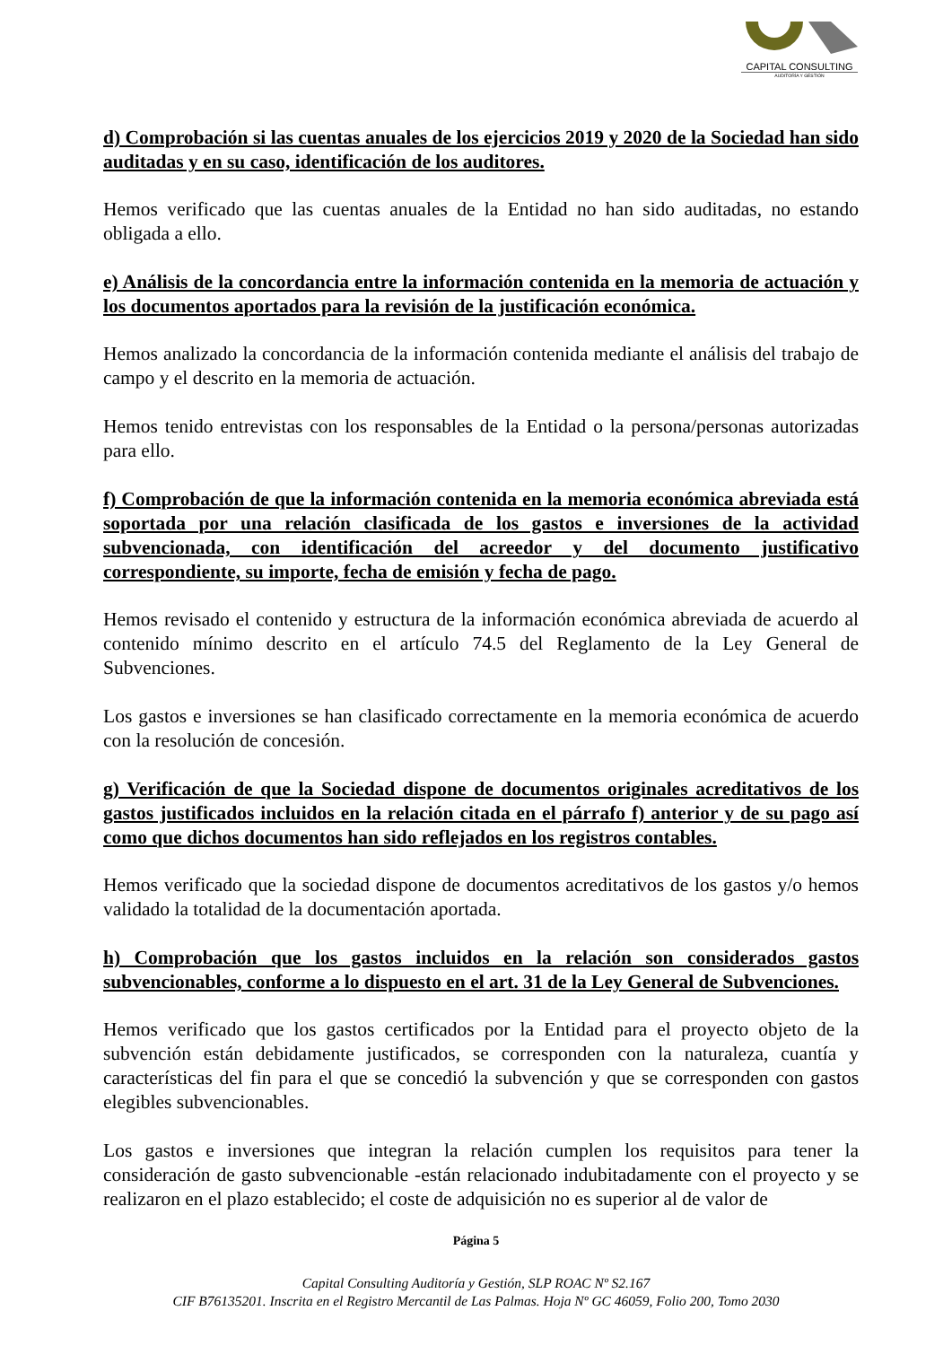CAPITAL CONSULTING
AUDITORÍA Y GESTIÓN
d) Comprobación si las cuentas anuales de los ejercicios 2019 y 2020 de la Sociedad han sido auditadas y en su caso, identificación de los auditores.
Hemos verificado que las cuentas anuales de la Entidad no han sido auditadas, no estando obligada a ello.
e) Análisis de la concordancia entre la información contenida en la memoria de actuación y los documentos aportados para la revisión de la justificación económica.
Hemos analizado la concordancia de la información contenida mediante el análisis del trabajo de campo y el descrito en la memoria de actuación.
Hemos tenido entrevistas con los responsables de la Entidad o la persona/personas autorizadas para ello.
f) Comprobación de que la información contenida en la memoria económica abreviada está soportada por una relación clasificada de los gastos e inversiones de la actividad subvencionada, con identificación del acreedor y del documento justificativo correspondiente, su importe, fecha de emisión y fecha de pago.
Hemos revisado el contenido y estructura de la información económica abreviada de acuerdo al contenido mínimo descrito en el artículo 74.5 del Reglamento de la Ley General de Subvenciones.
Los gastos e inversiones se han clasificado correctamente en la memoria económica de acuerdo con la resolución de concesión.
g) Verificación de que la Sociedad dispone de documentos originales acreditativos de los gastos justificados incluidos en la relación citada en el párrafo f) anterior y de su pago así como que dichos documentos han sido reflejados en los registros contables.
Hemos verificado que la sociedad dispone de documentos acreditativos de los gastos y/o hemos validado la totalidad de la documentación aportada.
h) Comprobación que los gastos incluidos en la relación son considerados gastos subvencionables, conforme a lo dispuesto en el art. 31 de la Ley General de Subvenciones.
Hemos verificado que los gastos certificados por la Entidad para el proyecto objeto de la subvención están debidamente justificados, se corresponden con la naturaleza, cuantía y características del fin para el que se concedió la subvención y que se corresponden con gastos elegibles subvencionables.
Los gastos e inversiones que integran la relación cumplen los requisitos para tener la consideración de gasto subvencionable -están relacionado indubitadamente con el proyecto y se realizaron en el plazo establecido; el coste de adquisición no es superior al de valor de
Página 5
Capital Consulting Auditoría y Gestión, SLP ROAC Nº S2.167
CIF B76135201. Inscrita en el Registro Mercantil de Las Palmas. Hoja Nº GC 46059, Folio 200, Tomo 2030